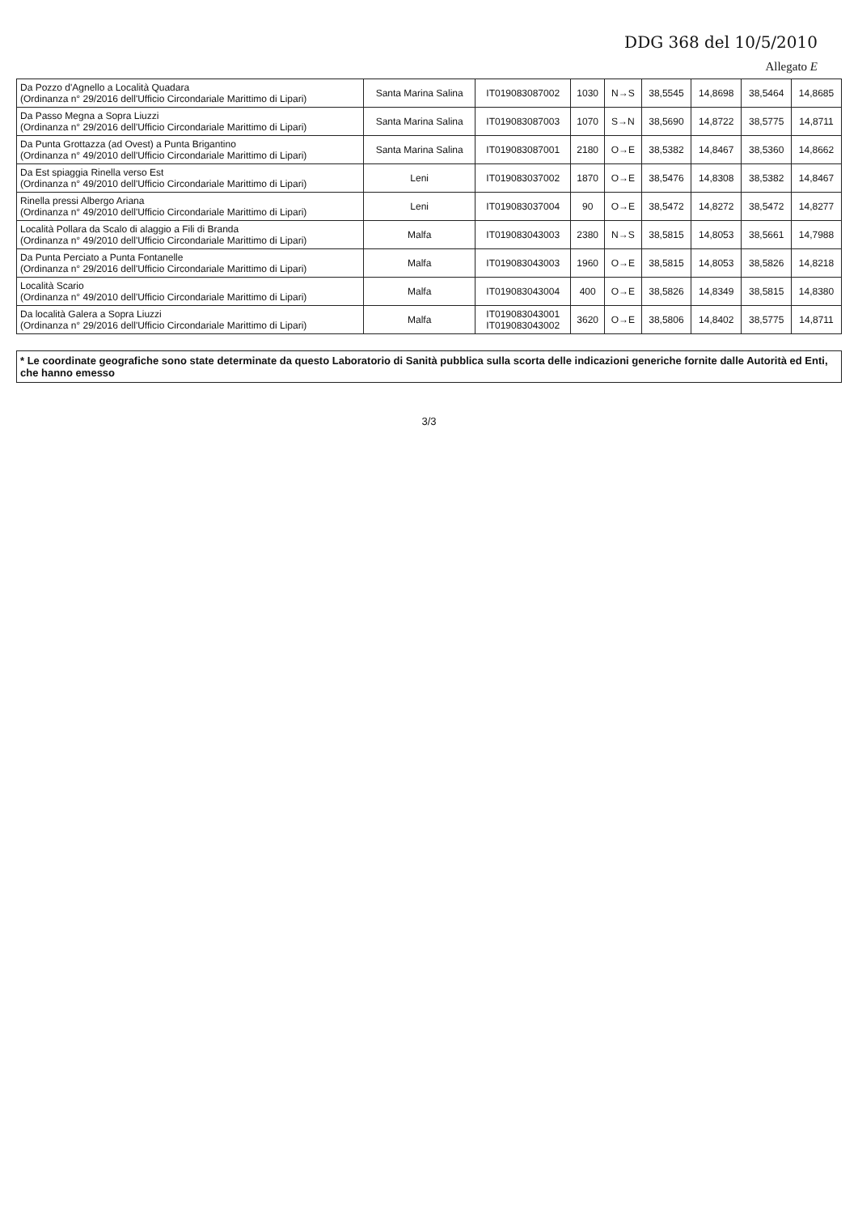DDG 368 del 10/5/2010
Allegato E
| Da Pozzo d'Agnello a Località Quadara (Ordinanza n° 29/2016 dell'Ufficio Circondariale Marittimo di Lipari) | Santa Marina Salina | IT019083087002 | 1030 | N→S | 38,5545 | 14,8698 | 38,5464 | 14,8685 |
| Da Passo Megna a Sopra Liuzzi (Ordinanza n° 29/2016 dell'Ufficio Circondariale Marittimo di Lipari) | Santa Marina Salina | IT019083087003 | 1070 | S→N | 38,5690 | 14,8722 | 38,5775 | 14,8711 |
| Da Punta Grottazza (ad Ovest) a Punta Brigantino (Ordinanza n° 49/2010 dell'Ufficio Circondariale Marittimo di Lipari) | Santa Marina Salina | IT019083087001 | 2180 | O→E | 38,5382 | 14,8467 | 38,5360 | 14,8662 |
| Da Est spiaggia Rinella verso Est (Ordinanza n° 49/2010 dell'Ufficio Circondariale Marittimo di Lipari) | Leni | IT019083037002 | 1870 | O→E | 38,5476 | 14,8308 | 38,5382 | 14,8467 |
| Rinella pressi Albergo Ariana (Ordinanza n° 49/2010 dell'Ufficio Circondariale Marittimo di Lipari) | Leni | IT019083037004 | 90 | O→E | 38,5472 | 14,8272 | 38,5472 | 14,8277 |
| Località Pollara da Scalo di alaggio a Fili di Branda (Ordinanza n° 49/2010 dell'Ufficio Circondariale Marittimo di Lipari) | Malfa | IT019083043003 | 2380 | N→S | 38,5815 | 14,8053 | 38,5661 | 14,7988 |
| Da Punta Perciato a Punta Fontanelle (Ordinanza n° 29/2016 dell'Ufficio Circondariale Marittimo di Lipari) | Malfa | IT019083043003 | 1960 | O→E | 38,5815 | 14,8053 | 38,5826 | 14,8218 |
| Località Scario (Ordinanza n° 49/2010 dell'Ufficio Circondariale Marittimo di Lipari) | Malfa | IT019083043004 | 400 | O→E | 38,5826 | 14,8349 | 38,5815 | 14,8380 |
| Da località Galera a Sopra Liuzzi (Ordinanza n° 29/2016 dell'Ufficio Circondariale Marittimo di Lipari) | Malfa | IT019083043001 IT019083043002 | 3620 | O→E | 38,5806 | 14,8402 | 38,5775 | 14,8711 |
* Le coordinate geografiche sono state determinate da questo Laboratorio di Sanità pubblica sulla scorta delle indicazioni generiche fornite dalle Autorità ed Enti, che hanno emesso
3/3